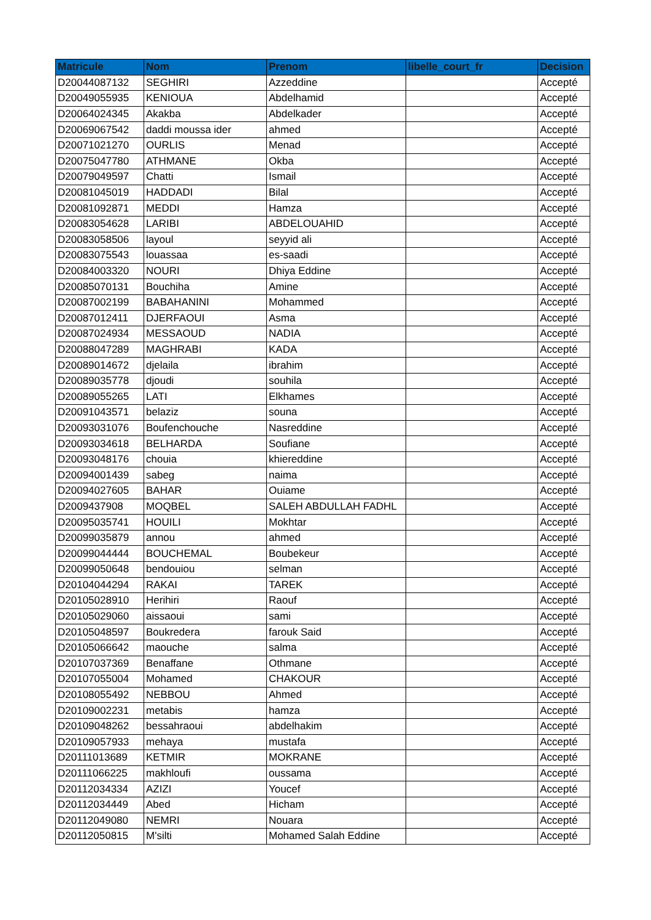| Matricule | Nom | Prenom | libelle_court_fr | Decision |
| --- | --- | --- | --- | --- |
| D20044087132 | SEGHIRI | Azzeddine | | Accepté |
| D20049055935 | KENIOUA | Abdelhamid | | Accepté |
| D20064024345 | Akakba | Abdelkader | | Accepté |
| D20069067542 | daddi moussa ider | ahmed | | Accepté |
| D20071021270 | OURLIS | Menad | | Accepté |
| D20075047780 | ATHMANE | Okba | | Accepté |
| D20079049597 | Chatti | Ismail | | Accepté |
| D20081045019 | HADDADI | Bilal | | Accepté |
| D20081092871 | MEDDI | Hamza | | Accepté |
| D20083054628 | LARIBI | ABDELOUAHID | | Accepté |
| D20083058506 | layoul | seyyid ali | | Accepté |
| D20083075543 | louassaa | es-saadi | | Accepté |
| D20084003320 | NOURI | Dhiya Eddine | | Accepté |
| D20085070131 | Bouchiha | Amine | | Accepté |
| D20087002199 | BABAHANINI | Mohammed | | Accepté |
| D20087012411 | DJERFAOUI | Asma | | Accepté |
| D20087024934 | MESSAOUD | NADIA | | Accepté |
| D20088047289 | MAGHRABI | KADA | | Accepté |
| D20089014672 | djelaila | ibrahim | | Accepté |
| D20089035778 | djoudi | souhila | | Accepté |
| D20089055265 | LATI | Elkhames | | Accepté |
| D20091043571 | belaziz | souna | | Accepté |
| D20093031076 | Boufenchouche | Nasreddine | | Accepté |
| D20093034618 | BELHARDA | Soufiane | | Accepté |
| D20093048176 | chouia | khiereddine | | Accepté |
| D20094001439 | sabeg | naima | | Accepté |
| D20094027605 | BAHAR | Ouiame | | Accepté |
| D2009437908 | MOQBEL | SALEH ABDULLAH FADHL | | Accepté |
| D20095035741 | HOUILI | Mokhtar | | Accepté |
| D20099035879 | annou | ahmed | | Accepté |
| D20099044444 | BOUCHEMAL | Boubekeur | | Accepté |
| D20099050648 | bendouiou | selman | | Accepté |
| D20104044294 | RAKAI | TAREK | | Accepté |
| D20105028910 | Herihiri | Raouf | | Accepté |
| D20105029060 | aissaoui | sami | | Accepté |
| D20105048597 | Boukredera | farouk Said | | Accepté |
| D20105066642 | maouche | salma | | Accepté |
| D20107037369 | Benaffane | Othmane | | Accepté |
| D20107055004 | Mohamed | CHAKOUR | | Accepté |
| D20108055492 | NEBBOU | Ahmed | | Accepté |
| D20109002231 | metabis | hamza | | Accepté |
| D20109048262 | bessahraoui | abdelhakim | | Accepté |
| D20109057933 | mehaya | mustafa | | Accepté |
| D20111013689 | KETMIR | MOKRANE | | Accepté |
| D20111066225 | makhloufi | oussama | | Accepté |
| D20112034334 | AZIZI | Youcef | | Accepté |
| D20112034449 | Abed | Hicham | | Accepté |
| D20112049080 | NEMRI | Nouara | | Accepté |
| D20112050815 | M'silti | Mohamed Salah Eddine | | Accepté |